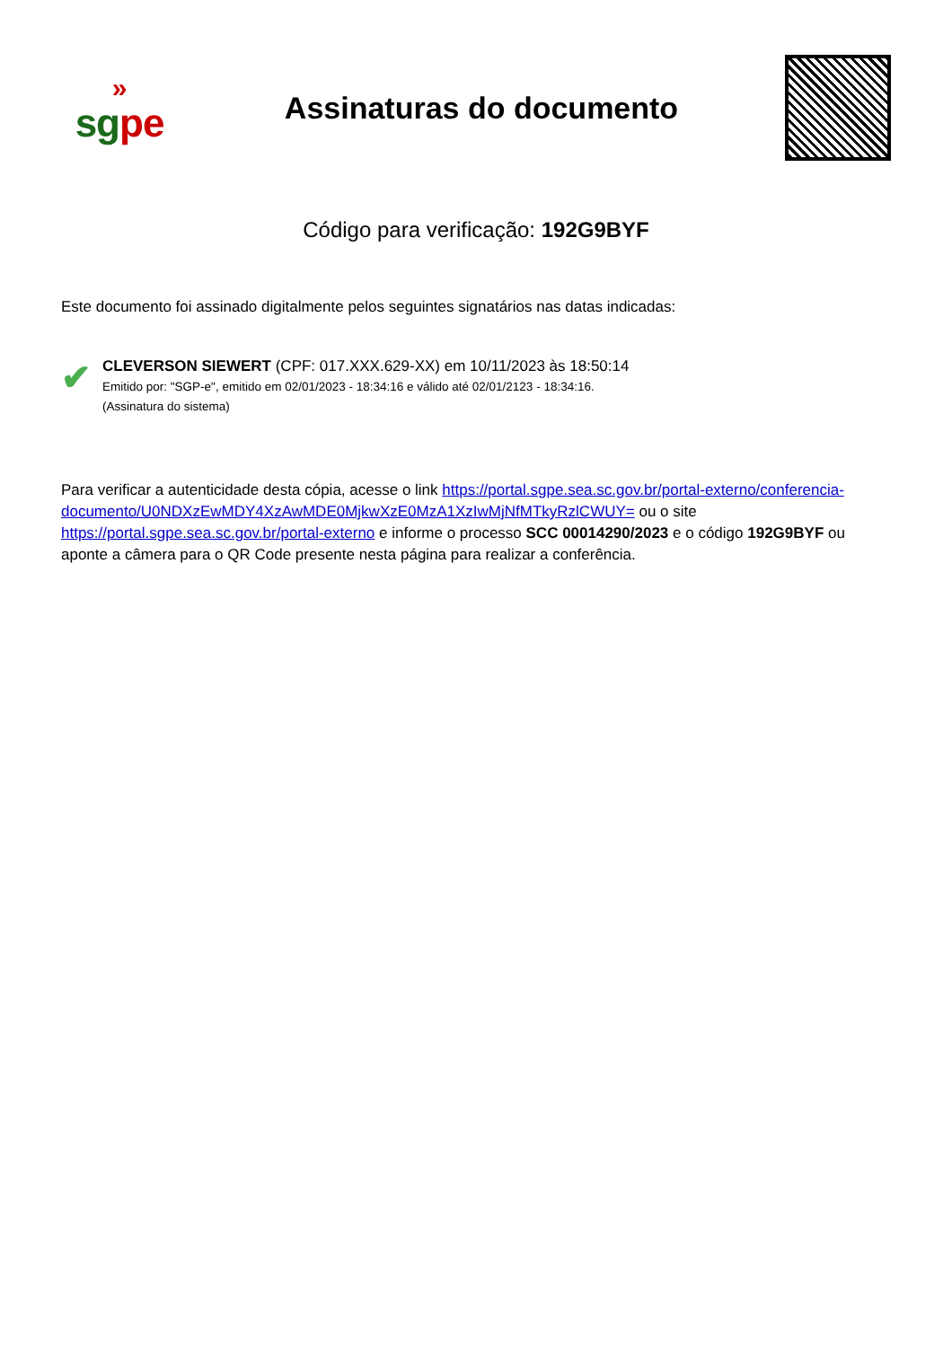»
sgpe
Assinaturas do documento
Código para verificação: 192G9BYF
Este documento foi assinado digitalmente pelos seguintes signatários nas datas indicadas:
✔
CLEVERSON SIEWERT (CPF: 017.XXX.629-XX) em 10/11/2023 às 18:50:14
Emitido por: "SGP-e", emitido em 02/01/2023 - 18:34:16 e válido até 02/01/2123 - 18:34:16.
(Assinatura do sistema)
Para verificar a autenticidade desta cópia, acesse o link https://portal.sgpe.sea.sc.gov.br/portal-externo/conferencia-documento/U0NDXzEwMDY4XzAwMDE0MjkwXzE0MzA1XzIwMjNfMTkyRzlCWUY= ou o site https://portal.sgpe.sea.sc.gov.br/portal-externo e informe o processo SCC 00014290/2023 e o código 192G9BYF ou aponte a câmera para o QR Code presente nesta página para realizar a conferência.